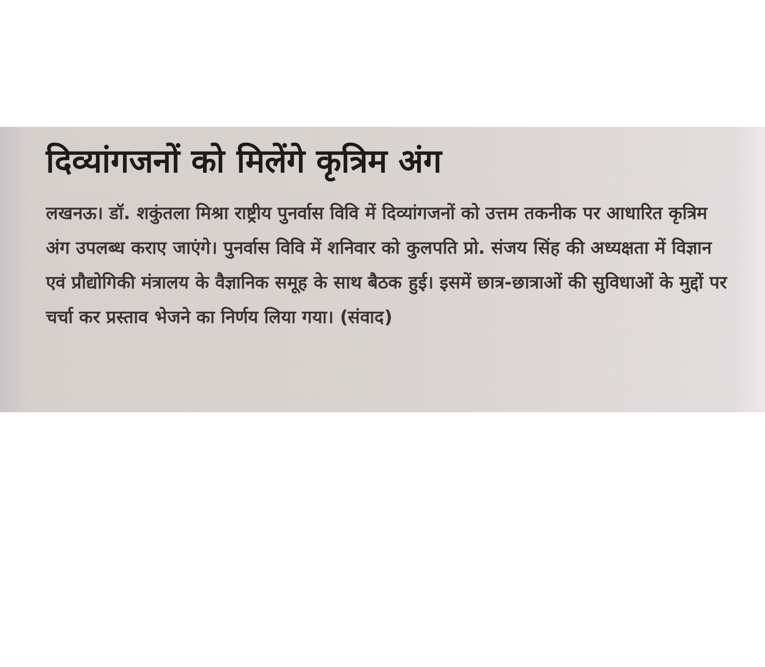दिव्यांगजनों को मिलेंगे कृत्रिम अंग
लखनऊ। डॉ. शकुंतला मिश्रा राष्ट्रीय पुनर्वास विवि में दिव्यांगजनों को उत्तम तकनीक पर आधारित कृत्रिम अंग उपलब्ध कराए जाएंगे। पुनर्वास विवि में शनिवार को कुलपति प्रो. संजय सिंह की अध्यक्षता में विज्ञान एवं प्रौद्योगिकी मंत्रालय के वैज्ञानिक समूह के साथ बैठक हुई। इसमें छात्र-छात्राओं की सुविधाओं के मुद्दों पर चर्चा कर प्रस्ताव भेजने का निर्णय लिया गया। (संवाद)